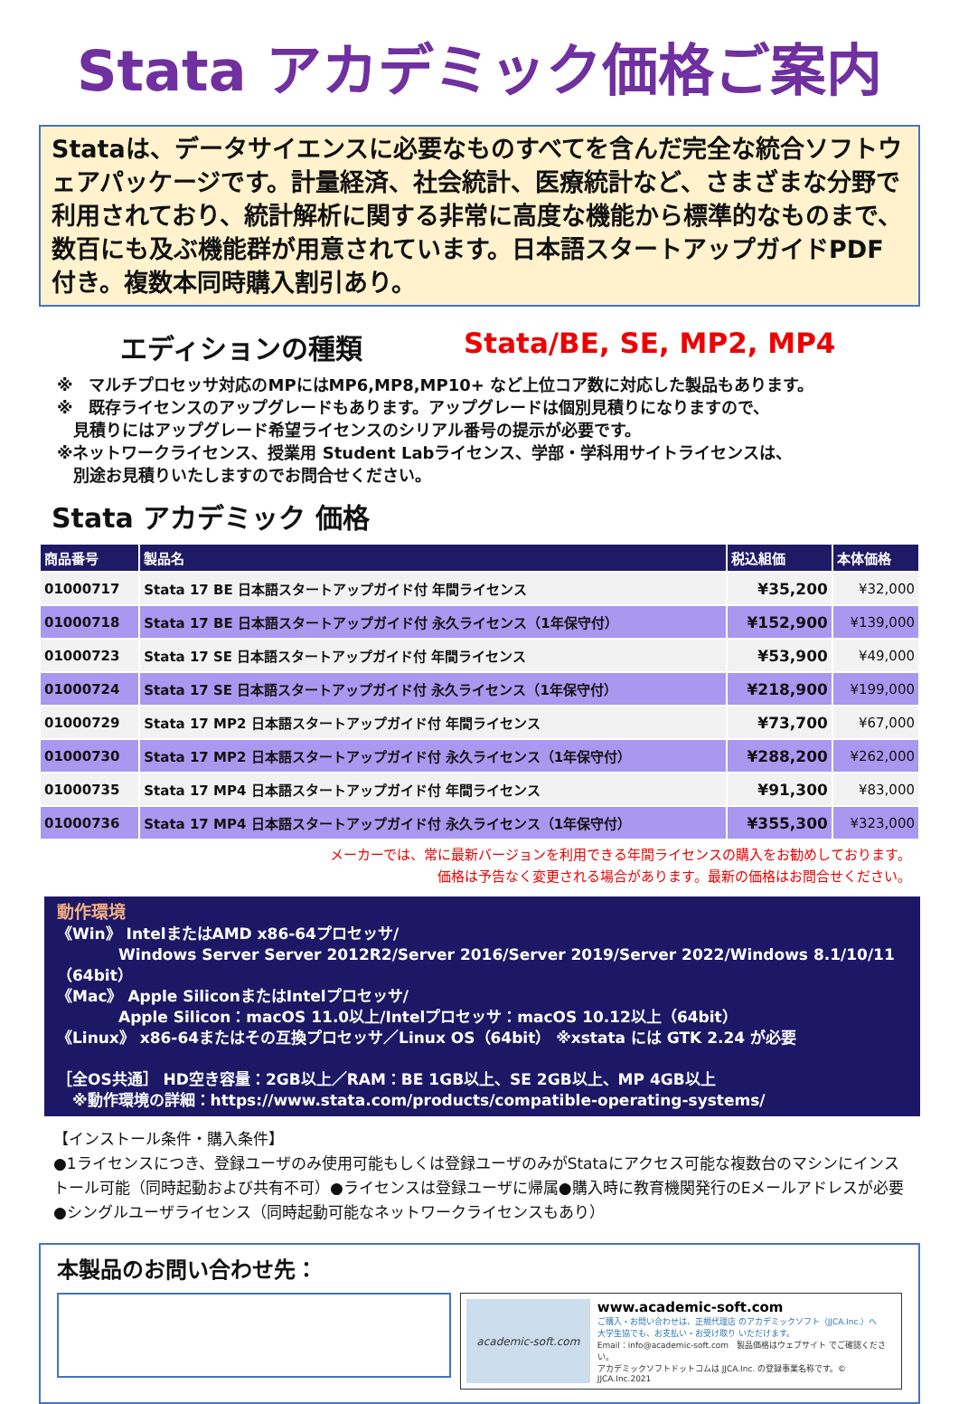Stata アカデミック価格ご案内
Stataは、データサイエンスに必要なものすべてを含んだ完全な統合ソフトウェアパッケージです。計量経済、社会統計、医療統計など、さまざまな分野で利用されており、統計解析に関する非常に高度な機能から標準的なものまで、数百にも及ぶ機能群が用意されています。日本語スタートアップガイドPDF付き。複数本同時購入割引あり。
エディションの種類 Stata/BE, SE, MP2, MP4
※　マルチプロセッサ対応のMPにはMP6,MP8,MP10+ など上位コア数に対応した製品もあります。
※　既存ライセンスのアップグレードもあります。アップグレードは個別見積りになりますので、
　見積りにはアップグレード希望ライセンスのシリアル番号の提示が必要です。
※ネットワークライセンス、授業用 Student Labライセンス、学部・学科用サイトライセンスは、
　別途お見積りいたしますのでお問合せください。
Stata アカデミック 価格
| 商品番号 | 製品名 | 税込組価 | 本体価格 |
| --- | --- | --- | --- |
| 01000717 | Stata 17 BE 日本語スタートアップガイド付 年間ライセンス | ¥35,200 | ¥32,000 |
| 01000718 | Stata 17 BE 日本語スタートアップガイド付 永久ライセンス（1年保守付） | ¥152,900 | ¥139,000 |
| 01000723 | Stata 17 SE 日本語スタートアップガイド付 年間ライセンス | ¥53,900 | ¥49,000 |
| 01000724 | Stata 17 SE 日本語スタートアップガイド付 永久ライセンス（1年保守付） | ¥218,900 | ¥199,000 |
| 01000729 | Stata 17 MP2 日本語スタートアップガイド付 年間ライセンス | ¥73,700 | ¥67,000 |
| 01000730 | Stata 17 MP2 日本語スタートアップガイド付 永久ライセンス（1年保守付） | ¥288,200 | ¥262,000 |
| 01000735 | Stata 17 MP4 日本語スタートアップガイド付 年間ライセンス | ¥91,300 | ¥83,000 |
| 01000736 | Stata 17 MP4 日本語スタートアップガイド付 永久ライセンス（1年保守付） | ¥355,300 | ¥323,000 |
メーカーでは、常に最新バージョンを利用できる年間ライセンスの購入をお勧めしております。
価格は予告なく変更される場合があります。最新の価格はお問合せください。
動作環境
《Win》 IntelまたはAMD x86-64プロセッサ/
　　　　Windows Server Server 2012R2/Server 2016/Server 2019/Server 2022/Windows 8.1/10/11（64bit）
《Mac》 Apple SiliconまたはIntelプロセッサ/
　　　　Apple Silicon：macOS 11.0以上/Intelプロセッサ：macOS 10.12以上（64bit）
《Linux》 x86-64またはその互換プロセッサ／Linux OS（64bit） ※xstata には GTK 2.24 が必要
［全OS共通］ HD空き容量：2GB以上／RAM：BE 1GB以上、SE 2GB以上、MP 4GB以上
　※動作環境の詳細：https://www.stata.com/products/compatible-operating-systems/
【インストール条件・購入条件】
●1ライセンスにつき、登録ユーザのみ使用可能もしくは登録ユーザのみがStataにアクセス可能な複数台のマシンにインストール可能（同時起動および共有不可）●ライセンスは登録ユーザに帰属●購入時に教育機関発行のEメールアドレスが必要●シングルユーザライセンス（同時起動可能なネットワークライセンスもあり）
本製品のお問い合わせ先：
academic-soft.com
www.academic-soft.com
ご購入・お問い合わせは、正規代理店 のアカデミックソフト（JJCA.Inc.）へ
大学生協でも、お支払い・お受け取り いただけます。
Email：info@academic-soft.com　製品価格はウェブサイト でご確認ください。
アカデミックソフトドットコムは JJCA.Inc. の登録事業名称です。© JJCA.Inc.2021